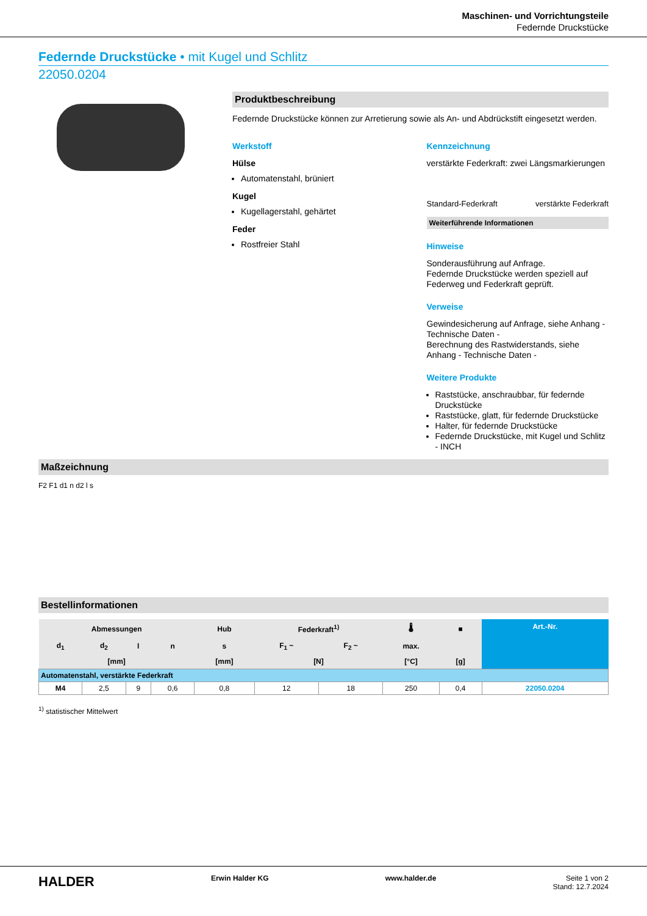Maschinen- und Vorrichtungsteile
Federnde Druckstücke
Federnde Druckstücke • mit Kugel und Schlitz
22050.0204
Produktbeschreibung
Federnde Druckstücke können zur Arretierung sowie als An- und Abdrückstift eingesetzt werden.
Werkstoff
Hülse
Automatenstahl, brüniert
Kugel
Kugellagerstahl, gehärtet
Feder
Rostfreier Stahl
Kennzeichnung
verstärkte Federkraft: zwei Längsmarkierungen
Standard-Federkraft verstärkte Federkraft
Weiterführende Informationen
Hinweise
Sonderausführung auf Anfrage.
Federnde Druckstücke werden speziell auf Federweg und Federkraft geprüft.
Verweise
Gewindesicherung auf Anfrage, siehe Anhang - Technische Daten -
Berechnung des Rastwiderstands, siehe Anhang - Technische Daten -
Weitere Produkte
Raststücke, anschraubbar, für federnde Druckstücke
Raststücke, glatt, für federnde Druckstücke
Halter, für federnde Druckstücke
Federnde Druckstücke, mit Kugel und Schlitz - INCH
Maßzeichnung
F2 F1 d1 n d2 l s
Bestellinformationen
| Abmessungen | | | | Hub | Federkraft<sup>1)</sup> | | 🌡 | ■ | Art.-Nr. |
| --- | --- | --- | --- | --- | --- | --- | --- | --- | --- |
| d<sub>1</sub> | d<sub>2</sub> | l | n | s | F<sub>1</sub> ~ | F<sub>2</sub> ~ | max. | | |
| [mm] | | | | [mm] | [N] | | [°C] | [g] | |
| Automatenstahl, verstärkte Federkraft | | | | | | | | | |
| M4 | 2,5 | 9 | 0,6 | 0,8 | 12 | 18 | 250 | 0,4 | 22050.0204 |
<sup>1)</sup> statistischer Mittelwert
HALDER Erwin Halder KG www.halder.de Seite 1 von 2
Stand: 12.7.2024